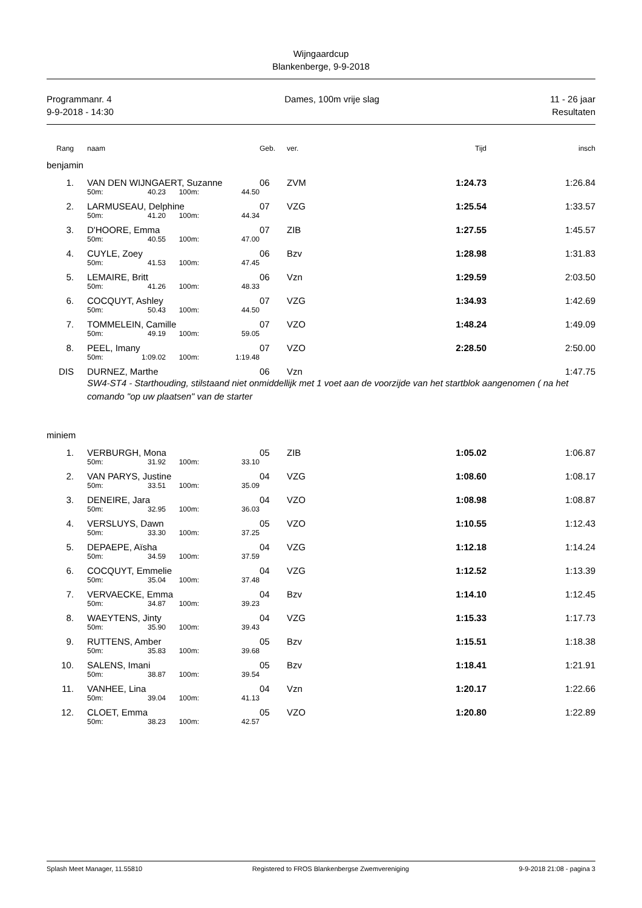Wijngaardcup
Blankenberge, 9-9-2018
Programmanr. 4
9-9-2018 - 14:30
Dames, 100m vrije slag 11 - 26 jaar
Resultaten
| Rang | | naam | | | | Geb. | ver. | Tijd | insch |
| --- | --- | --- | --- | --- | --- | --- | --- | --- | --- |
| benjamin | | | | | | | | | |
| 1. | | VAN DEN WIJNGAERT, Suzanne | | | | 06 | ZVM | 1:24.73 | 1:26.84 |
| | | 50m: | 40.23 | 100m: | 44.50 | | | | |
| 2. | | LARMUSEAU, Delphine | | | | 07 | VZG | 1:25.54 | 1:33.57 |
| | | 50m: | 41.20 | 100m: | 44.34 | | | | |
| 3. | | D'HOORE, Emma | | | | 07 | ZIB | 1:27.55 | 1:45.57 |
| | | 50m: | 40.55 | 100m: | 47.00 | | | | |
| 4. | | CUYLE, Zoey | | | | 06 | Bzv | 1:28.98 | 1:31.83 |
| | | 50m: | 41.53 | 100m: | 47.45 | | | | |
| 5. | | LEMAIRE, Britt | | | | 06 | Vzn | 1:29.59 | 2:03.50 |
| | | 50m: | 41.26 | 100m: | 48.33 | | | | |
| 6. | | COCQUYT, Ashley | | | | 07 | VZG | 1:34.93 | 1:42.69 |
| | | 50m: | 50.43 | 100m: | 44.50 | | | | |
| 7. | | TOMMELEIN, Camille | | | | 07 | VZO | 1:48.24 | 1:49.09 |
| | | 50m: | 49.19 | 100m: | 59.05 | | | | |
| 8. | | PEEL, Imany | | | | 07 | VZO | 2:28.50 | 2:50.00 |
| | | 50m: | 1:09.02 | 100m: | 1:19.48 | | | | |
| DIS | | DURNEZ, Marthe | | | | 06 | Vzn | | 1:47.75 |
| | | SW4-ST4 - Starthouding, stilstaand niet onmiddellijk met 1 voet aan de voorzijde van het startblok aangenomen ( na het comando "op uw plaatsen" van de starter | | | | | | | |
| miniem | | | | | | | | | |
| 1. | | VERBURGH, Mona | | | | 05 | ZIB | 1:05.02 | 1:06.87 |
| | | 50m: | 31.92 | 100m: | 33.10 | | | | |
| 2. | | VAN PARYS, Justine | | | | 04 | VZG | 1:08.60 | 1:08.17 |
| | | 50m: | 33.51 | 100m: | 35.09 | | | | |
| 3. | | DENEIRE, Jara | | | | 04 | VZO | 1:08.98 | 1:08.87 |
| | | 50m: | 32.95 | 100m: | 36.03 | | | | |
| 4. | | VERSLUYS, Dawn | | | | 05 | VZO | 1:10.55 | 1:12.43 |
| | | 50m: | 33.30 | 100m: | 37.25 | | | | |
| 5. | | DEPAEPE, Aïsha | | | | 04 | VZG | 1:12.18 | 1:14.24 |
| | | 50m: | 34.59 | 100m: | 37.59 | | | | |
| 6. | | COCQUYT, Emmelie | | | | 04 | VZG | 1:12.52 | 1:13.39 |
| | | 50m: | 35.04 | 100m: | 37.48 | | | | |
| 7. | | VERVAECKE, Emma | | | | 04 | Bzv | 1:14.10 | 1:12.45 |
| | | 50m: | 34.87 | 100m: | 39.23 | | | | |
| 8. | | WAEYTENS, Jinty | | | | 04 | VZG | 1:15.33 | 1:17.73 |
| | | 50m: | 35.90 | 100m: | 39.43 | | | | |
| 9. | | RUTTENS, Amber | | | | 05 | Bzv | 1:15.51 | 1:18.38 |
| | | 50m: | 35.83 | 100m: | 39.68 | | | | |
| 10. | | SALENS, Imani | | | | 05 | Bzv | 1:18.41 | 1:21.91 |
| | | 50m: | 38.87 | 100m: | 39.54 | | | | |
| 11. | | VANHEE, Lina | | | | 04 | Vzn | 1:20.17 | 1:22.66 |
| | | 50m: | 39.04 | 100m: | 41.13 | | | | |
| 12. | | CLOET, Emma | | | | 05 | VZO | 1:20.80 | 1:22.89 |
| | | 50m: | 38.23 | 100m: | 42.57 | | | | |
Splash Meet Manager, 11.55810 Registered to FROS Blankenbergse Zwemvereniging 9-9-2018 21:08 - pagina 3